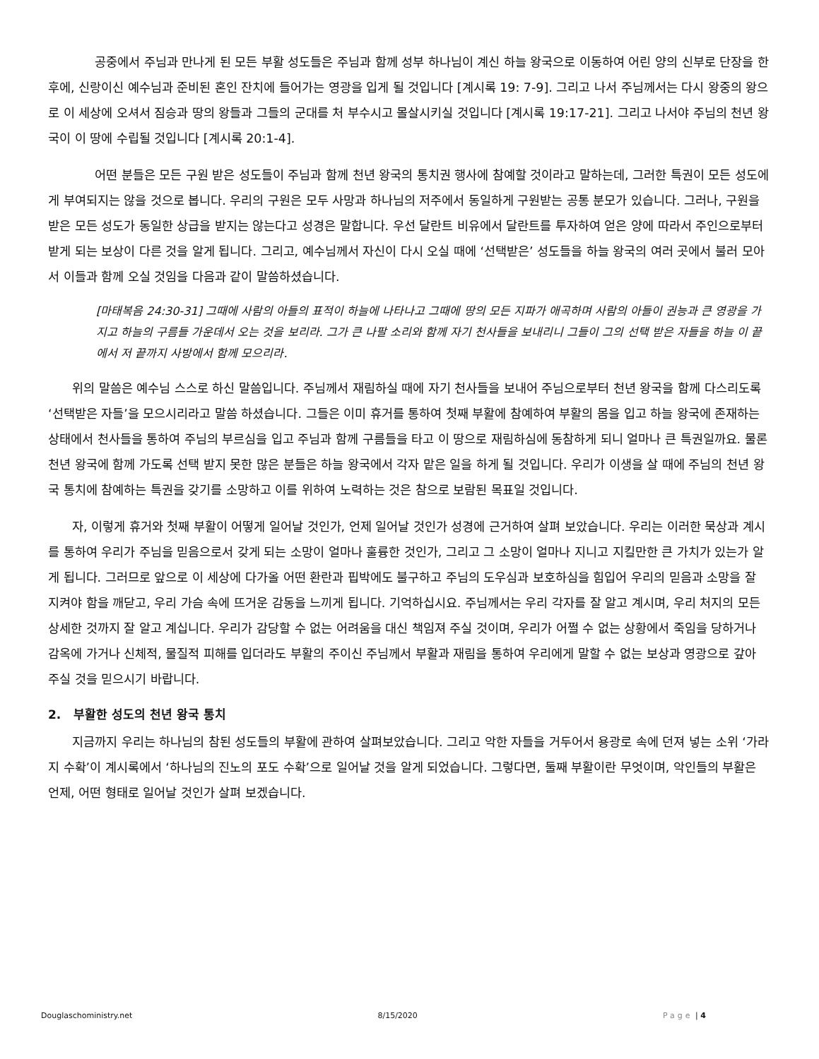공중에서 주님과 만나게 된 모든 부활 성도들은 주님과 함께 성부 하나님이 계신 하늘 왕국으로 이동하여 어린 양의 신부로 단장을 한 후에, 신랑이신 예수님과 준비된 혼인 잔치에 들어가는 영광을 입게 될 것입니다 [계시록 19: 7-9]. 그리고 나서 주님께서는 다시 왕중의 왕으로 이 세상에 오셔서 짐승과 땅의 왕들과 그들의 군대를 처 부수시고 몰살시키실 것입니다 [계시록 19:17-21]. 그리고 나서야 주님의 천년 왕국이 이 땅에 수립될 것입니다 [계시록 20:1-4].
어떤 분들은 모든 구원 받은 성도들이 주님과 함께 천년 왕국의 통치권 행사에 참예할 것이라고 말하는데, 그러한 특권이 모든 성도에게 부여되지는 않을 것으로 봅니다. 우리의 구원은 모두 사망과 하나님의 저주에서 동일하게 구원받는 공통 분모가 있습니다. 그러나, 구원을 받은 모든 성도가 동일한 상급을 받지는 않는다고 성경은 말합니다. 우선 달란트 비유에서 달란트를 투자하여 얻은 양에 따라서 주인으로부터 받게 되는 보상이 다른 것을 알게 됩니다. 그리고, 예수님께서 자신이 다시 오실 때에 ‘선택받은’ 성도들을 하늘 왕국의 여러 곳에서 불러 모아서 이들과 함께 오실 것임을 다음과 같이 말씀하셨습니다.
[마태복음 24:30-31] 그때에 사람의 아들의 표적이 하늘에 나타나고 그때에 땅의 모든 지파가 애곡하며 사람의 아들이 권능과 큰 영광을 가지고 하늘의 구름들 가운데서 오는 것을 보리라. 그가 큰 나팔 소리와 함께 자기 천사들을 보내리니 그들이 그의 선택 받은 자들을 하늘 이 끝에서 저 끝까지 사방에서 함께 모으리라.
위의 말씀은 예수님 스스로 하신 말씀입니다. 주님께서 재림하실 때에 자기 천사들을 보내어 주님으로부터 천년 왕국을 함께 다스리도록 ‘선택받은 자들’을 모으시리라고 말씀 하셨습니다. 그들은 이미 휴거를 통하여 첫째 부활에 참예하여 부활의 몸을 입고 하늘 왕국에 존재하는 상태에서 천사들을 통하여 주님의 부르심을 입고 주님과 함께 구름들을 타고 이 땅으로 재림하심에 동참하게 되니 얼마나 큰 특권일까요. 물론 천년 왕국에 함께 가도록 선택 받지 못한 많은 분들은 하늘 왕국에서 각자 맡은 일을 하게 될 것입니다. 우리가 이생을 살 때에 주님의 천년 왕국 통치에 참예하는 특권을 갖기를 소망하고 이를 위하여 노력하는 것은 참으로 보람된 목표일 것입니다.
자, 이렇게 휴거와 첫째 부활이 어떻게 일어날 것인가, 언제 일어날 것인가 성경에 근거하여 살펴 보았습니다. 우리는 이러한 묵상과 계시를 통하여 우리가 주님을 믿음으로서 갖게 되는 소망이 얼마나 훌륭한 것인가, 그리고 그 소망이 얼마나 지니고 지킬만한 큰 가치가 있는가 알게 됩니다. 그러므로 앞으로 이 세상에 다가올 어떤 환란과 핍박에도 불구하고 주님의 도우심과 보호하심을 힘입어 우리의 믿음과 소망을 잘 지켜야 함을 깨닫고, 우리 가슴 속에 뜨거운 감동을 느끼게 됩니다. 기억하십시요. 주님께서는 우리 각자를 잘 알고 계시며, 우리 처지의 모든 상세한 것까지 잘 알고 계십니다. 우리가 감당할 수 없는 어려움을 대신 책임져 주실 것이며, 우리가 어쩔 수 없는 상황에서 죽임을 당하거나 감옥에 가거나 신체적, 물질적 피해를 입더라도 부활의 주이신 주님께서 부활과 재림을 통하여 우리에게 말할 수 없는 보상과 영광으로 갚아 주실 것을 믿으시기 바랍니다.
2. 부활한 성도의 천년 왕국 통치
지금까지 우리는 하나님의 참된 성도들의 부활에 관하여 살펴보았습니다. 그리고 악한 자들을 거두어서 용광로 속에 던져 넣는 소위 ‘가라지 수확’이 계시록에서 ‘하나님의 진노의 포도 수확’으로 일어날 것을 알게 되었습니다. 그렇다면, 둘째 부활이란 무엇이며, 악인들의 부활은 언제, 어떤 형태로 일어날 것인가 살펴 보겠습니다.
Douglaschoministry.net 8/15/2020 Page | 4